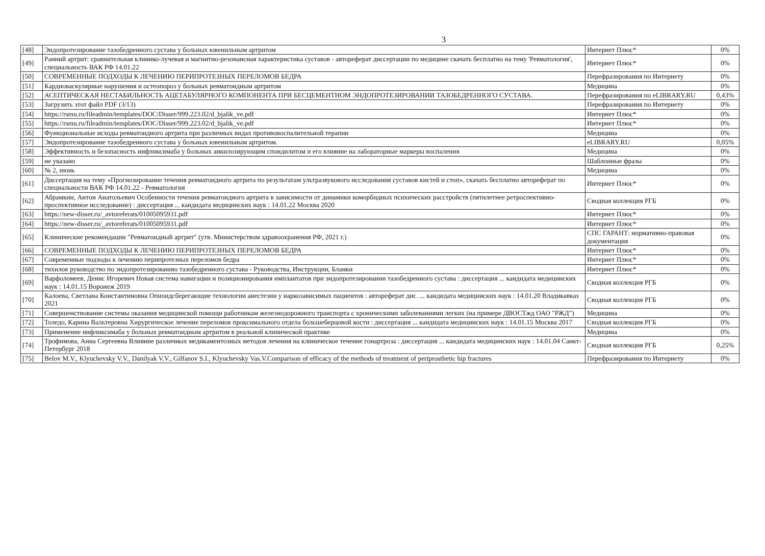3
| [48] | Эндопротезирование тазобедренного сустава у больных ювенильным артритом | Интернет Плюс* | 0% |
| [49] | Ранний артрит: сравнительная клинико-лучевая и магнитно-резонансная характеристика суставов - автореферат диссертации по медицине скачать бесплатно на тему 'Ревматология', специальность ВАК РФ 14.01.22 | Интернет Плюс* | 0% |
| [50] | СОВРЕМЕННЫЕ ПОДХОДЫ К ЛЕЧЕНИЮ ПЕРИПРОТЕЗНЫХ ПЕРЕЛОМОВ БЕДРА | Перефразирования по Интернету | 0% |
| [51] | Кардиоваскулярные нарушения и остеопороз у больных ревматоидным артритом | Медицина | 0% |
| [52] | АСЕПТИЧЕСКАЯ НЕСТАБИЛЬНОСТЬ АЦЕТАБУЛЯРНОГО КОМПОНЕНТА ПРИ БЕСЦЕМЕНТНОМ ЭНДОПРОТЕЗИРОВАНИИ ТАЗОБЕДРЕННОГО СУСТАВА. | Перефразирования по eLIBRARY.RU | 0,43% |
| [53] | Загрузить этот файл PDF (3/13) | Перефразирования по Интернету | 0% |
| [54] | https://rsmu.ru/fileadmin/templates/DOC/Disser/999.223.02/d_bjalik_ve.pdf | Интернет Плюс* | 0% |
| [55] | https://rsmu.ru/fileadmin/templates/DOC/Disser/999.223.02/d_bjalik_ve.pdf | Интернет Плюс* | 0% |
| [56] | Функциональные исходы ревматоидного артрита при различных видах противовоспалительной терапии | Медицина | 0% |
| [57] | Эндопротезирование тазобедренного сустава у больных ювенильным артритом. | eLIBRARY.RU | 0,05% |
| [58] | Эффективность и безопасность инфликсимаба у больных анкилозирующим спондилитом и его влияние на лабораторные маркеры воспаления | Медицина | 0% |
| [59] | не указано | Шаблонные фразы | 0% |
| [60] | № 2, июнь | Медицина | 0% |
| [61] | Диссертация на тему «Прогнозирование течения ревматоидного артрита по результатам ультразвукового исследования суставов кистей и стоп», скачать бесплатно автореферат по специальности ВАК РФ 14.01.22 - Ревматология | Интернет Плюс* | 0% |
| [62] | Абрамкин, Антон Анатольевич Особенности течения ревматоидного артрита в зависимости от динамики коморбидных психических расстройств (пятилетнее ретроспективно-проспективное исследование) : диссертация ... кандидата медицинских наук : 14.01.22 Москва 2020 | Сводная коллекция РГБ | 0% |
| [63] | https://new-disser.ru/_avtoreferats/01005095931.pdf | Интернет Плюс* | 0% |
| [64] | https://new-disser.ru/_avtoreferats/01005095931.pdf | Интернет Плюс* | 0% |
| [65] | Клинические рекомендации "Ревматоидный артрит" (утв. Министерством здравоохранения РФ, 2021 г.) | СПС ГАРАНТ: нормативно-правовая документация | 0% |
| [66] | СОВРЕМЕННЫЕ ПОДХОДЫ К ЛЕЧЕНИЮ ПЕРИПРОТЕЗНЫХ ПЕРЕЛОМОВ БЕДРА | Интернет Плюс* | 0% |
| [67] | Современные подходы к лечению перипротезных переломов бедра | Интернет Плюс* | 0% |
| [68] | тихилов руководство по эндопротезированию тазобедренного сустава - Руководства, Инструкции, Бланки | Интернет Плюс* | 0% |
| [69] | Варфоломеев, Денис Игоревич Новая система навигации и позиционирования имплантатов при эндопротезировании тазобедренного сустава : диссертация ... кандидата медицинских наук : 14.01.15 Воронеж 2019 | Сводная коллекция РГБ | 0% |
| [70] | Калоева, Светлана Константиновна Опиоидсберегающие технологии анестезии у наркозависимых пациентов : автореферат дис. ... кандидата медицинских наук : 14.01.20 Владикавказ 2021 | Сводная коллекция РГБ | 0% |
| [71] | Совершенствование системы оказания медицинской помощи работникам железнодорожного транспорта с хроническими заболеваниями легких (на примере ДВОСТжд ОАО "РЖД") | Медицина | 0% |
| [72] | Толедо, Карина Вальтеровна Хирургическое лечение переломов проксимального отдела большеберцовой кости : диссертация ... кандидата медицинских наук : 14.01.15 Москва 2017 | Сводная коллекция РГБ | 0% |
| [73] | Применение инфликсимаба у больных ревматоидным артритом в реальной клинической практике | Медицина | 0% |
| [74] | Трофимова, Анна Сергеевна Влияние различных медикаментозных методов лечения на клиническое течение гонартроза : диссертация ... кандидата медицинских наук : 14.01.04 Санкт-Петербург 2018 | Сводная коллекция РГБ | 0,25% |
| [75] | Belov M.V., Klyuchevsky V.V., Danilyak V.V., Gilfanov S.I., Klyuchevsky Vas.V.Comparison of efficacy of the methods of treatment of periprosthetic hip fractures | Перефразирования по Интернету | 0% |